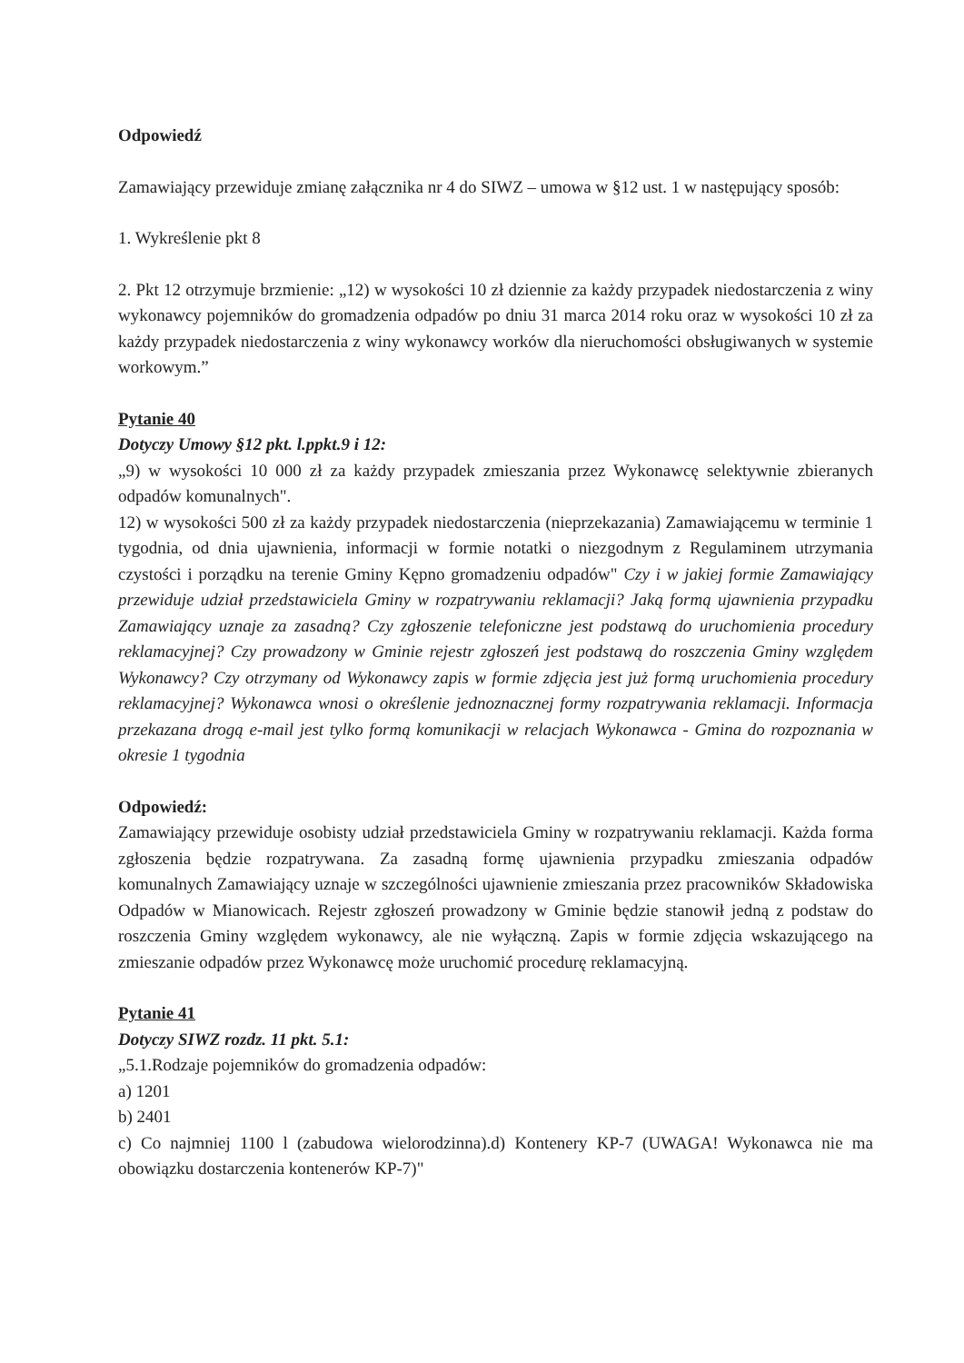Odpowiedź
Zamawiający przewiduje zmianę załącznika nr 4 do SIWZ – umowa w §12 ust. 1 w następujący sposób:
1. Wykreślenie pkt 8
2. Pkt 12 otrzymuje brzmienie: „12) w wysokości 10 zł dziennie za każdy przypadek niedostarczenia z winy wykonawcy pojemników do gromadzenia odpadów po dniu 31 marca 2014 roku oraz w wysokości 10 zł za każdy przypadek niedostarczenia z winy wykonawcy worków dla nieruchomości obsługiwanych w systemie workowym.”
Pytanie 40
Dotyczy Umowy §12 pkt. l.ppkt.9 i 12:
„9) w wysokości 10 000 zł za każdy przypadek zmieszania przez Wykonawcę selektywnie zbieranych odpadów komunalnych".
12) w wysokości 500 zł za każdy przypadek niedostarczenia (nieprzekazania) Zamawiającemu w terminie 1 tygodnia, od dnia ujawnienia, informacji w formie notatki o niezgodnym z Regulaminem utrzymania czystości i porządku na terenie Gminy Kępno gromadzeniu odpadów" Czy i w jakiej formie Zamawiający przewiduje udział przedstawiciela Gminy w rozpatrywaniu reklamacji? Jaką formą ujawnienia przypadku Zamawiający uznaje za zasadną? Czy zgłoszenie telefoniczne jest podstawą do uruchomienia procedury reklamacyjnej? Czy prowadzony w Gminie rejestr zgłoszeń jest podstawą do roszczenia Gminy względem Wykonawcy? Czy otrzymany od Wykonawcy zapis w formie zdjęcia jest już formą uruchomienia procedury reklamacyjnej? Wykonawca wnosi o określenie jednoznacznej formy rozpatrywania reklamacji. Informacja przekazana drogą e-mail jest tylko formą komunikacji w relacjach Wykonawca - Gmina do rozpoznania w okresie 1 tygodnia
Odpowiedź:
Zamawiający przewiduje osobisty udział przedstawiciela Gminy w rozpatrywaniu reklamacji. Każda forma zgłoszenia będzie rozpatrywana. Za zasadną formę ujawnienia przypadku zmieszania odpadów komunalnych Zamawiający uznaje w szczególności ujawnienie zmieszania przez pracowników Składowiska Odpadów w Mianowicach. Rejestr zgłoszeń prowadzony w Gminie będzie stanowił jedną z podstaw do roszczenia Gminy względem wykonawcy, ale nie wyłączną. Zapis w formie zdjęcia wskazującego na zmieszanie odpadów przez Wykonawcę może uruchomić procedurę reklamacyjną.
Pytanie 41
Dotyczy SIWZ rozdz. 11 pkt. 5.1:
„5.1.Rodzaje pojemników do gromadzenia odpadów:
a) 1201
b) 2401
c) Co najmniej 1100 l (zabudowa wielorodzinna).d) Kontenery KP-7 (UWAGA! Wykonawca nie ma obowiązku dostarczenia kontenerów KP-7)"